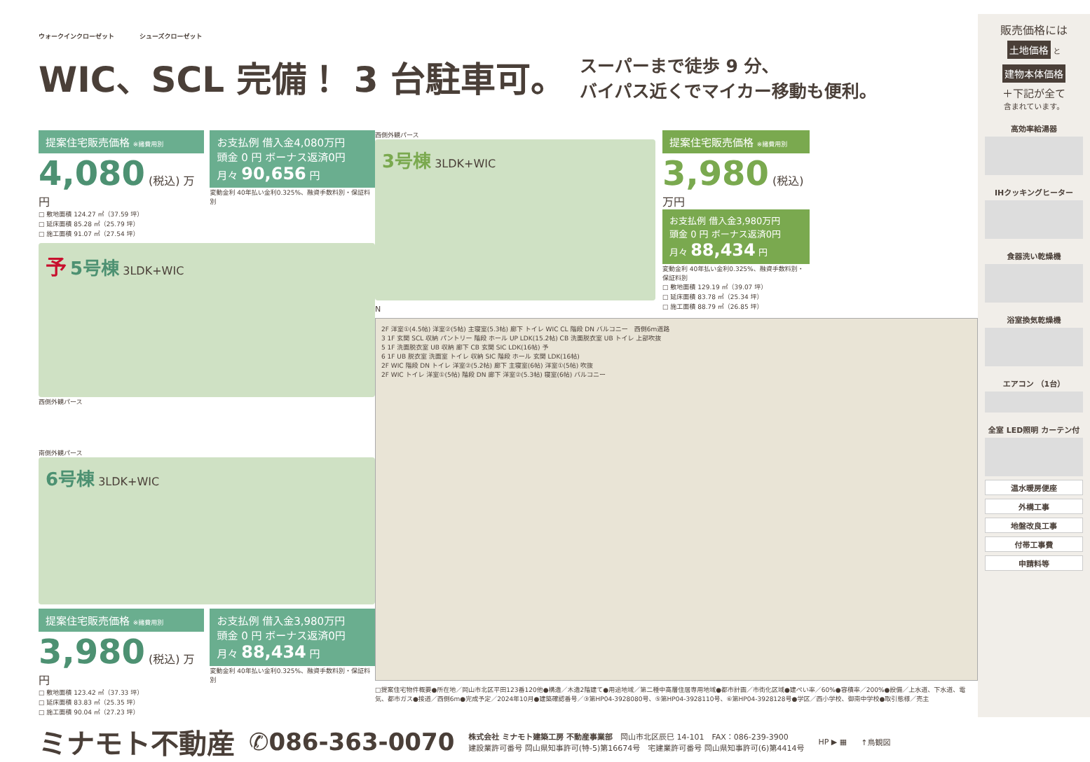ウォークインクローゼット　　　　シューズクローゼット
WIC、SCL 完備！ 3 台駐車可。
スーパーまで徒歩 9 分、
バイパス近くでマイカー移動も便利。
販売価格には
土地価格 と
建物本体価格
＋下記が全て
含まれています。
高効率給湯器
IHクッキングヒーター
食器洗い乾燥機
浴室換気乾燥機
エアコン （1台）
全室 LED照明 カーテン付
温水暖房便座
外構工事
地盤改良工事
付帯工事費
申請料等
提案住宅販売価格 ※諸費用別
4,080 (税込) 万円
お支払例 借入金4,080万円
頭金 0 円 ボーナス返済0円
月々 90,656 円
変動金利 40年払い金利0.325%、融資手数料別・保証料別
□ 敷地面積 124.27 ㎡（37.59 坪）
□ 延床面積 85.28 ㎡（25.79 坪）
□ 施工面積 91.07 ㎡（27.54 坪）
予 5号棟 3LDK+WIC
西側外観パース
南側外観パース
6号棟 3LDK+WIC
提案住宅販売価格 ※諸費用別
3,980 (税込) 万円
お支払例 借入金3,980万円
頭金 0 円 ボーナス返済0円
月々 88,434 円
変動金利 40年払い金利0.325%、融資手数料別・保証料別
□ 敷地面積 123.42 ㎡（37.33 坪）
□ 延床面積 83.83 ㎡（25.35 坪）
□ 施工面積 90.04 ㎡（27.23 坪）
西側外観パース
3号棟 3LDK+WIC
N
提案住宅販売価格 ※諸費用別
3,980 (税込) 万円
お支払例 借入金3,980万円
頭金 0 円 ボーナス返済0円
月々 88,434 円
変動金利 40年払い金利0.325%、融資手数料別・保証料別
□ 敷地面積 129.19 ㎡（39.07 坪）
□ 延床面積 83.78 ㎡（25.34 坪）
□ 施工面積 88.79 ㎡（26.85 坪）
2F 洋室①(4.5帖) 洋室②(5帖) 主寝室(5.3帖) 廊下 トイレ WIC CL 階段 DN バルコニー　西側6m道路
3 1F 玄関 SCL 収納 パントリー 階段 ホール UP LDK(15.2帖) CB 洗面脱衣室 UB トイレ 上部吹抜
5 1F 洗面脱衣室 UB 収納 廊下 CB 玄関 SIC LDK(16帖) 予
6 1F UB 脱衣室 洗面室 トイレ 収納 SIC 階段 ホール 玄関 LDK(16帖)
2F WIC 階段 DN トイレ 洋室②(5.2帖) 廊下 主寝室(6帖) 洋室①(5帖) 吹抜
2F WIC トイレ 洋室①(5帖) 階段 DN 廊下 洋室②(5.3帖) 寝室(6帖) バルコニー
□提案住宅物件概要●所在地／岡山市北区平田123番120他●構造／木造2階建て●用途地域／第二種中高層住居専用地域●都市計画／市街化区域●建ぺい率／60%●容積率／200%●設備／上水道、下水道、電気、都市ガス●接道／西側6m●完成予定／2024年10月●建築確認番号／③第HP04-3928080号、⑤第HP04-3928110号、⑥第HP04-3928128号●学区／西小学校、御南中学校●取引態様／売主
ミナモト不動産
✆086-363-0070
株式会社 ミナモト建築工房 不動産事業部　岡山市北区辰巳 14-101　FAX：086-239-3900
建設業許可番号 岡山県知事許可(特-5)第16674号　宅建業許可番号 岡山県知事許可(6)第4414号
HP ▶ ▦ ↑鳥観図